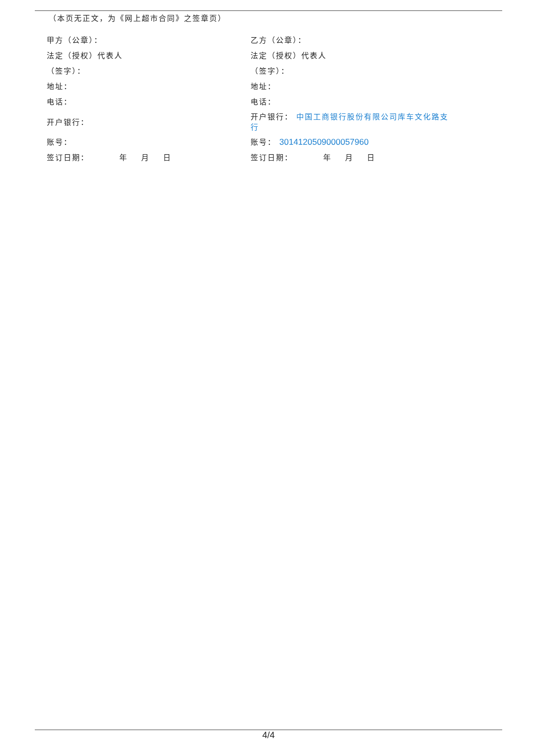（本页无正文，为《网上超市合同》之签章页）
| 甲方（公章）： | 乙方（公章）： |
| 法定（授权）代表人 | 法定（授权）代表人 |
| （签字）： | （签字）： |
| 地址： | 地址： |
| 电话： | 电话： |
| 开户银行： | 开户银行： 中国工商银行股份有限公司库车文化路支行 |
| 账号： | 账号： 3014120509000057960 |
| 签订日期： 年 月 日 | 签订日期： 年 月 日 |
4/4